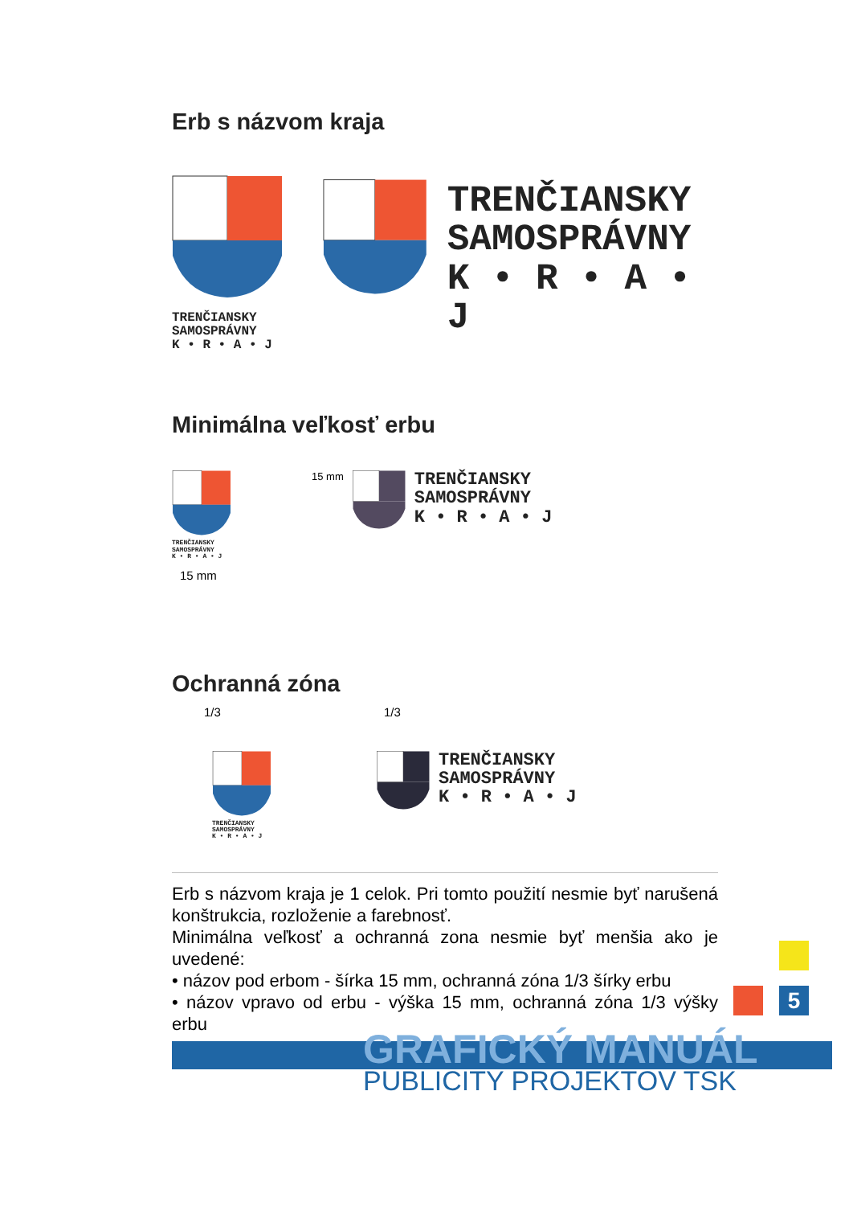Erb s názvom kraja
TRENČIANSKY
SAMOSPRÁVNY
K • R • A • J
TRENČIANSKY
SAMOSPRÁVNY
K • R • A • J
Minimálna veľkosť erbu
TRENČIANSKY
SAMOSPRÁVNY
K • R • A • J
15 mm
15 mm
TRENČIANSKY
SAMOSPRÁVNY
K • R • A • J
Ochranná zóna
1/3
TRENČIANSKY
SAMOSPRÁVNY
K • R • A • J
1/3
TRENČIANSKY
SAMOSPRÁVNY
K • R • A • J
Erb s názvom kraja je 1 celok. Pri tomto použití nesmie byť narušená konštrukcia, rozloženie a farebnosť.
Minimálna veľkosť a ochranná zona nesmie byť menšia ako je uvedené:
• názov pod erbom - šírka 15 mm, ochranná zóna 1/3 šírky erbu
• názov vpravo od erbu - výška 15 mm, ochranná zóna 1/3 výšky erbu
5
GRAFICKÝ MANUÁL
PUBLICITY PROJEKTOV TSK